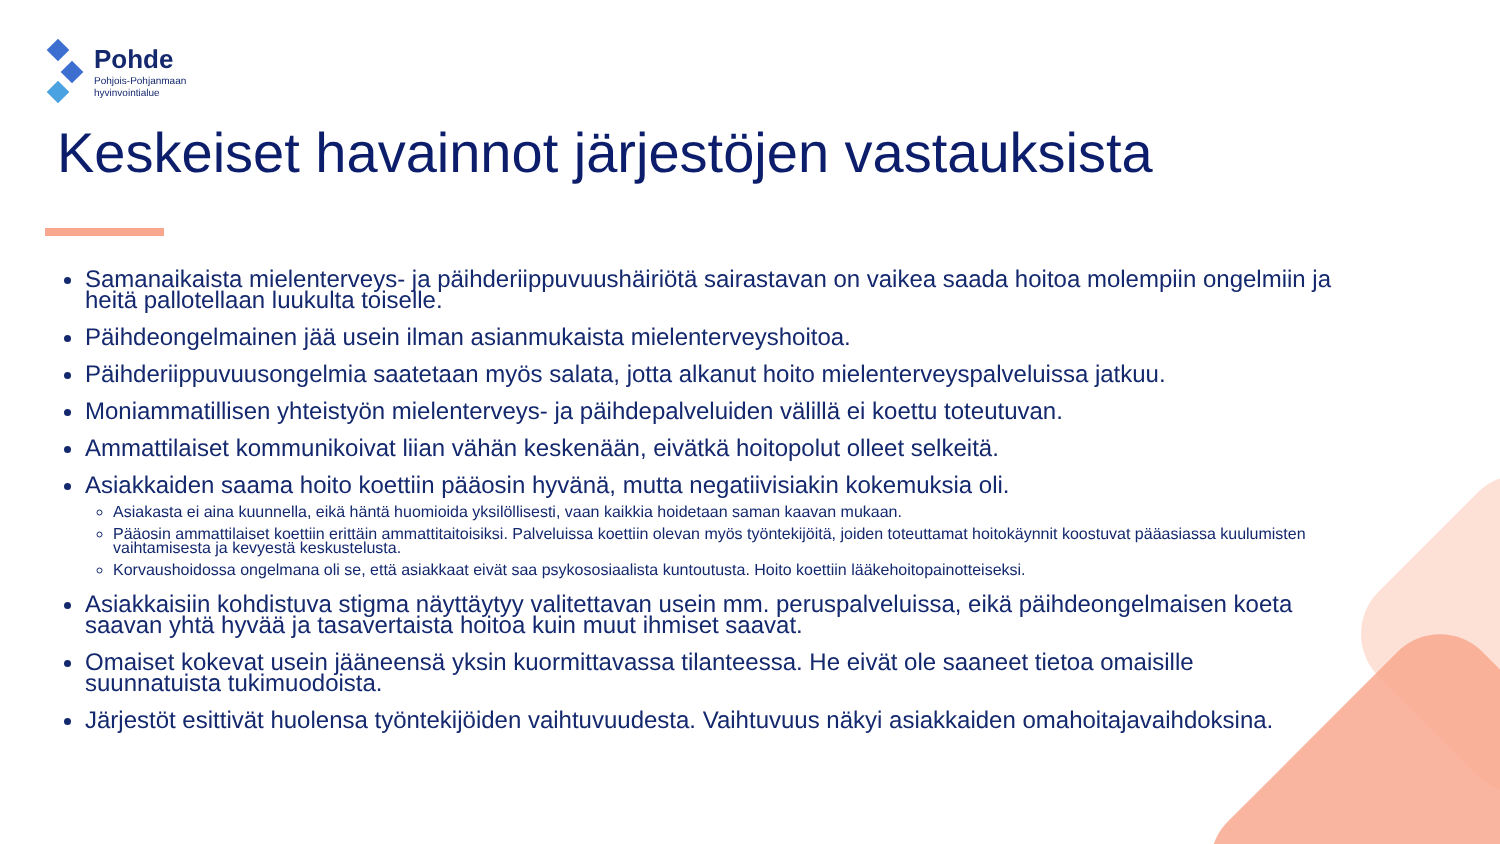Pohde
Pohjois-Pohjanmaan
hyvinvointialue
Keskeiset havainnot järjestöjen vastauksista
Samanaikaista mielenterveys- ja päihderiippuvuushäiriötä sairastavan on vaikea saada hoitoa molempiin ongelmiin ja heitä pallotellaan luukulta toiselle.
Päihdeongelmainen jää usein ilman asianmukaista mielenterveyshoitoa.
Päihderiippuvuusongelmia saatetaan myös salata, jotta alkanut hoito mielenterveyspalveluissa jatkuu.
Moniammatillisen yhteistyön mielenterveys- ja päihdepalveluiden välillä ei koettu toteutuvan.
Ammattilaiset kommunikoivat liian vähän keskenään, eivätkä hoitopolut olleet selkeitä.
Asiakkaiden saama hoito koettiin pääosin hyvänä, mutta negatiivisiakin kokemuksia oli.
Asiakasta ei aina kuunnella, eikä häntä huomioida yksilöllisesti, vaan kaikkia hoidetaan saman kaavan mukaan.
Pääosin ammattilaiset koettiin erittäin ammattitaitoisiksi. Palveluissa koettiin olevan myös työntekijöitä, joiden toteuttamat hoitokäynnit koostuvat pääasiassa kuulumisten vaihtamisesta ja kevyestä keskustelusta.
Korvaushoidossa ongelmana oli se, että asiakkaat eivät saa psykososiaalista kuntoutusta. Hoito koettiin lääkehoitopainotteiseksi.
Asiakkaisiin kohdistuva stigma näyttäytyy valitettavan usein mm. peruspalveluissa, eikä päihdeongelmaisen koeta saavan yhtä hyvää ja tasavertaista hoitoa kuin muut ihmiset saavat.
Omaiset kokevat usein jääneensä yksin kuormittavassa tilanteessa. He eivät ole saaneet tietoa omaisille suunnatuista tukimuodoista.
Järjestöt esittivät huolensa työntekijöiden vaihtuvuudesta. Vaihtuvuus näkyi asiakkaiden omahoitajavaihdoksina.